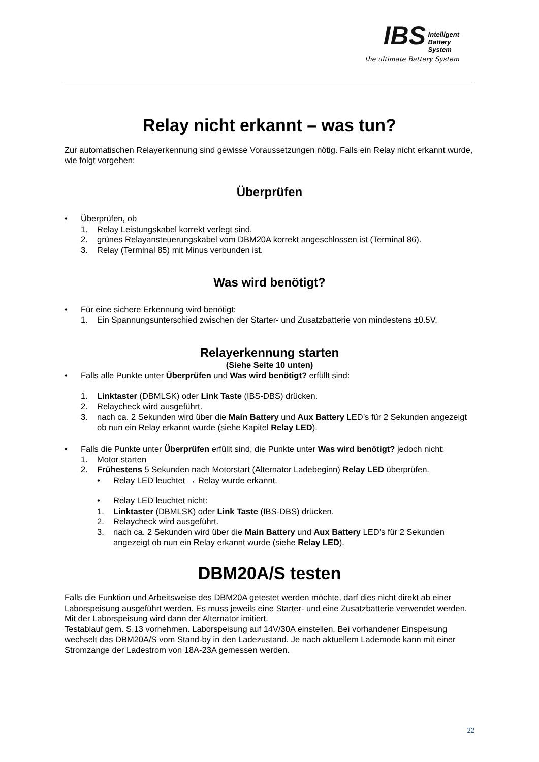IBS Intelligent
Battery
System
the ultimate Battery System
Relay nicht erkannt – was tun?
Zur automatischen Relayerkennung sind gewisse Voraussetzungen nötig. Falls ein Relay nicht erkannt wurde, wie folgt vorgehen:
Überprüfen
• Überprüfen, ob
1. Relay Leistungskabel korrekt verlegt sind.
2. grünes Relayansteuerungskabel vom DBM20A korrekt angeschlossen ist (Terminal 86).
3. Relay (Terminal 85) mit Minus verbunden ist.
Was wird benötigt?
• Für eine sichere Erkennung wird benötigt:
1. Ein Spannungsunterschied zwischen der Starter- und Zusatzbatterie von mindestens ±0.5V.
Relayerkennung starten
(Siehe Seite 10 unten)
• Falls alle Punkte unter Überprüfen und Was wird benötigt? erfüllt sind:
1. Linktaster (DBMLSK) oder Link Taste (IBS-DBS) drücken.
2. Relaycheck wird ausgeführt.
3. nach ca. 2 Sekunden wird über die Main Battery und Aux Battery LED’s für 2 Sekunden angezeigt ob nun ein Relay erkannt wurde (siehe Kapitel Relay LED).
• Falls die Punkte unter Überprüfen erfüllt sind, die Punkte unter Was wird benötigt? jedoch nicht:
1. Motor starten
2. Frühestens 5 Sekunden nach Motorstart (Alternator Ladebeginn) Relay LED überprüfen.
• Relay LED leuchtet → Relay wurde erkannt.
• Relay LED leuchtet nicht:
1. Linktaster (DBMLSK) oder Link Taste (IBS-DBS) drücken.
2. Relaycheck wird ausgeführt.
3. nach ca. 2 Sekunden wird über die Main Battery und Aux Battery LED’s für 2 Sekunden angezeigt ob nun ein Relay erkannt wurde (siehe Relay LED).
DBM20A/S testen
Falls die Funktion und Arbeitsweise des DBM20A getestet werden möchte, darf dies nicht direkt ab einer Laborspeisung ausgeführt werden. Es muss jeweils eine Starter- und eine Zusatzbatterie verwendet werden. Mit der Laborspeisung wird dann der Alternator imitiert.
Testablauf gem. S.13 vornehmen. Laborspeisung auf 14V/30A einstellen. Bei vorhandener Einspeisung wechselt das DBM20A/S vom Stand-by in den Ladezustand. Je nach aktuellem Lademode kann mit einer Stromzange der Ladestrom von 18A-23A gemessen werden.
22